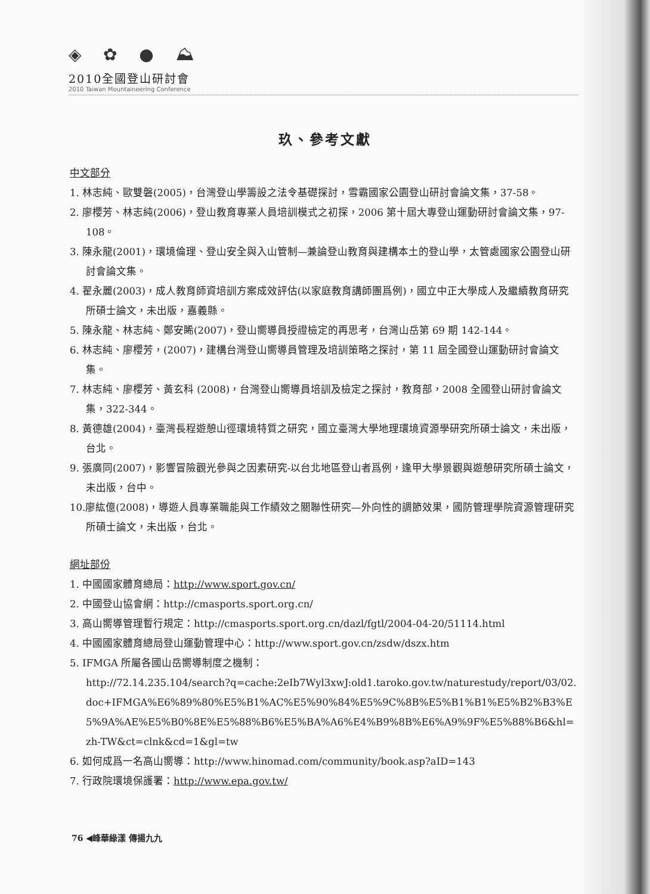◈ ✿ ● ⛰
2010全國登山研討會
2010 Taiwan Mountaineering Conference
玖、參考文獻
中文部分
1. 林志純、歐雙磐(2005)，台灣登山學籌設之法令基礎探討，雪霸國家公園登山研討會論文集，37-58。
2. 廖櫻芳、林志純(2006)，登山教育專業人員培訓模式之初探，2006 第十屆大專登山運動研討會論文集，97-108。
3. 陳永龍(2001)，環境倫理、登山安全與入山管制—兼論登山教育與建構本土的登山學，太管處國家公園登山研討會論文集。
4. 翟永麗(2003)，成人教育師資培訓方案成效評估(以家庭教育講師團爲例)，國立中正大學成人及繼續教育研究所碩士論文，未出版，嘉義縣。
5. 陳永龍、林志純、鄭安睎(2007)，登山嚮導員授證檢定的再思考，台灣山岳第 69 期 142-144。
6. 林志純、廖櫻芳，(2007)，建構台灣登山嚮導員管理及培訓策略之探討，第 11 屆全國登山運動研討會論文集。
7. 林志純、廖櫻芳、黃玄科 (2008)，台灣登山嚮導員培訓及檢定之探討，教育部，2008 全國登山研討會論文集，322-344。
8. 黃德雄(2004)，臺灣長程遊憩山徑環境特質之研究，國立臺灣大學地理環境資源學研究所碩士論文，未出版，台北。
9. 張廣同(2007)，影響冒險觀光參與之因素研究-以台北地區登山者爲例，逢甲大學景觀與遊憩研究所碩士論文，未出版，台中。
10.廖紘億(2008)，導遊人員專業職能與工作績效之關聯性研究—外向性的調節效果，國防管理學院資源管理研究所碩士論文，未出版，台北。
網址部份
1. 中國國家體育總局：http://www.sport.gov.cn/
2. 中國登山協會網：http://cmasports.sport.org.cn/
3. 高山嚮導管理暫行規定：http://cmasports.sport.org.cn/dazl/fgtl/2004-04-20/51114.html
4. 中國國家體育總局登山運動管理中心：http://www.sport.gov.cn/zsdw/dszx.htm
5. IFMGA 所屬各國山岳嚮導制度之機制：
http://72.14.235.104/search?q=cache:2eIb7Wyl3xwJ:old1.taroko.gov.tw/naturestudy/report/03/02.doc+IFMGA%E6%89%80%E5%B1%AC%E5%90%84%E5%9C%8B%E5%B1%B1%E5%B2%B3%E5%9A%AE%E5%B0%8E%E5%88%B6%E5%BA%A6%E4%B9%8B%E6%A9%9F%E5%88%B6&hl=zh-TW&ct=clnk&cd=1&gl=tw
6. 如何成爲一名高山嚮導：http://www.hinomad.com/community/book.asp?aID=143
7. 行政院環境保護署：http://www.epa.gov.tw/
76 ◀峰華綠漾 傳揚九九